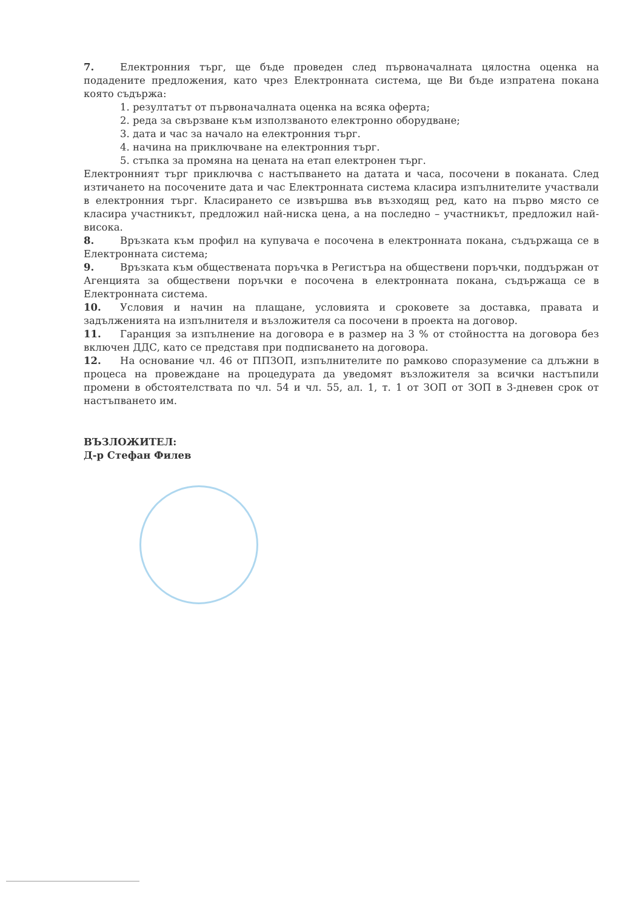7. Електронния търг, ще бъде проведен след първоначалната цялостна оценка на подадените предложения, като чрез Електронната система, ще Ви бъде изпратена покана която съдържа:
1. резултатът от първоначалната оценка на всяка оферта;
2. реда за свързване към използваното електронно оборудване;
3. дата и час за начало на електронния търг.
4. начина на приключване на електронния търг.
5. стъпка за промяна на цената на етап електронен търг.
Електронният търг приключва с настъпването на датата и часа, посочени в поканата. След изтичането на посочените дата и час Електронната система класира изпълнителите участвали в електронния търг. Класирането се извършва във възходящ ред, като на първо място се класира участникът, предложил най-ниска цена, а на последно – участникът, предложил най-висока.
8. Връзката към профил на купувача е посочена в електронната покана, съдържаща се в Електронната система;
9. Връзката към обществената поръчка в Регистъра на обществени поръчки, поддържан от Агенцията за обществени поръчки е посочена в електронната покана, съдържаща се в Електронната система.
10. Условия и начин на плащане, условията и сроковете за доставка, правата и задълженията на изпълнителя и възложителя са посочени в проекта на договор.
11. Гаранция за изпълнение на договора е в размер на 3 % от стойността на договора без включен ДДС, като се представя при подписването на договора.
12. На основание чл. 46 от ППЗОП, изпълнителите по рамково споразумение са длъжни в процеса на провеждане на процедурата да уведомят възложителя за всички настъпили промени в обстоятелствата по чл. 54 и чл. 55, ал. 1, т. 1 от ЗОП от ЗОП в 3-дневен срок от настъпването им.
ВЪЗЛОЖИТЕЛ:
Д-р Стефан Филев